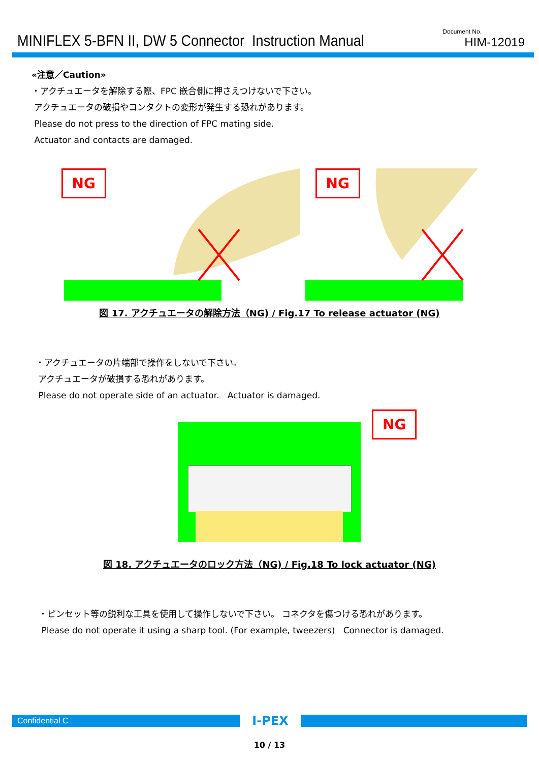MINIFLEX 5-BFN II, DW 5 Connector Instruction Manual
Document No.
HIM-12019
«注意／Caution»
・アクチュエータを解除する際、FPC 嵌合側に押さえつけないで下さい。
アクチュエータの破損やコンタクトの変形が発生する恐れがあります。
Please do not press to the direction of FPC mating side.
Actuator and contacts are damaged.
NG
NG
図 17. アクチュエータの解除方法（NG) / Fig.17 To release actuator (NG)
・アクチュエータの片端部で操作をしないで下さい。
アクチュエータが破損する恐れがあります。
Please do not operate side of an actuator. Actuator is damaged.
NG
図 18. アクチュエータのロック方法（NG) / Fig.18 To lock actuator (NG)
・ピンセット等の鋭利な工具を使用して操作しないで下さい。 コネクタを傷つける恐れがあります。
Please do not operate it using a sharp tool. (For example, tweezers) Connector is damaged.
Confidential C
I-PEX
10 / 13